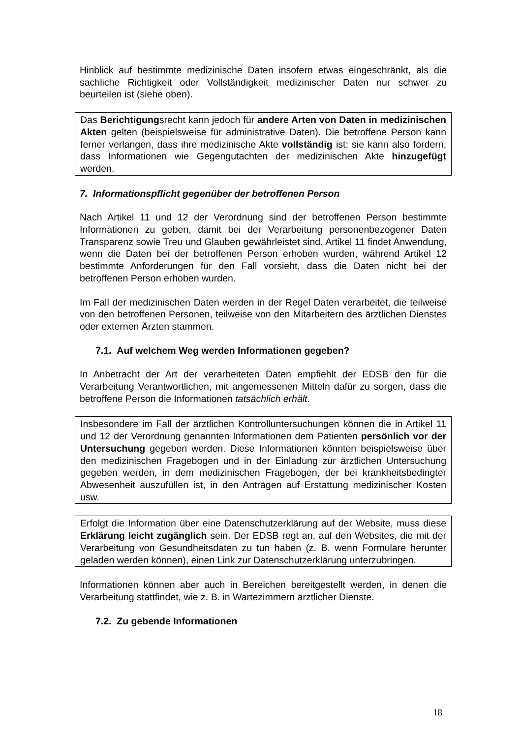Hinblick auf bestimmte medizinische Daten insofern etwas eingeschränkt, als die sachliche Richtigkeit oder Vollständigkeit medizinischer Daten nur schwer zu beurteilen ist (siehe oben).
Das Berichtigungsrecht kann jedoch für andere Arten von Daten in medizinischen Akten gelten (beispielsweise für administrative Daten). Die betroffene Person kann ferner verlangen, dass ihre medizinische Akte vollständig ist; sie kann also fordern, dass Informationen wie Gegengutachten der medizinischen Akte hinzugefügt werden.
7. Informationspflicht gegenüber der betroffenen Person
Nach Artikel 11 und 12 der Verordnung sind der betroffenen Person bestimmte Informationen zu geben, damit bei der Verarbeitung personenbezogener Daten Transparenz sowie Treu und Glauben gewährleistet sind. Artikel 11 findet Anwendung, wenn die Daten bei der betroffenen Person erhoben wurden, während Artikel 12 bestimmte Anforderungen für den Fall vorsieht, dass die Daten nicht bei der betroffenen Person erhoben wurden.
Im Fall der medizinischen Daten werden in der Regel Daten verarbeitet, die teilweise von den betroffenen Personen, teilweise von den Mitarbeitern des ärztlichen Dienstes oder externen Ärzten stammen.
7.1. Auf welchem Weg werden Informationen gegeben?
In Anbetracht der Art der verarbeiteten Daten empfiehlt der EDSB den für die Verarbeitung Verantwortlichen, mit angemessenen Mitteln dafür zu sorgen, dass die betroffene Person die Informationen tatsächlich erhält.
Insbesondere im Fall der ärztlichen Kontrolluntersuchungen können die in Artikel 11 und 12 der Verordnung genannten Informationen dem Patienten persönlich vor der Untersuchung gegeben werden. Diese Informationen könnten beispielsweise über den medizinischen Fragebogen und in der Einladung zur ärztlichen Untersuchung gegeben werden, in dem medizinischen Fragebogen, der bei krankheitsbedingter Abwesenheit auszufüllen ist, in den Anträgen auf Erstattung medizinischer Kosten usw.
Erfolgt die Information über eine Datenschutzerklärung auf der Website, muss diese Erklärung leicht zugänglich sein. Der EDSB regt an, auf den Websites, die mit der Verarbeitung von Gesundheitsdaten zu tun haben (z. B. wenn Formulare herunter geladen werden können), einen Link zur Datenschutzerklärung unterzubringen.
Informationen können aber auch in Bereichen bereitgestellt werden, in denen die Verarbeitung stattfindet, wie z. B. in Wartezimmern ärztlicher Dienste.
7.2. Zu gebende Informationen
18